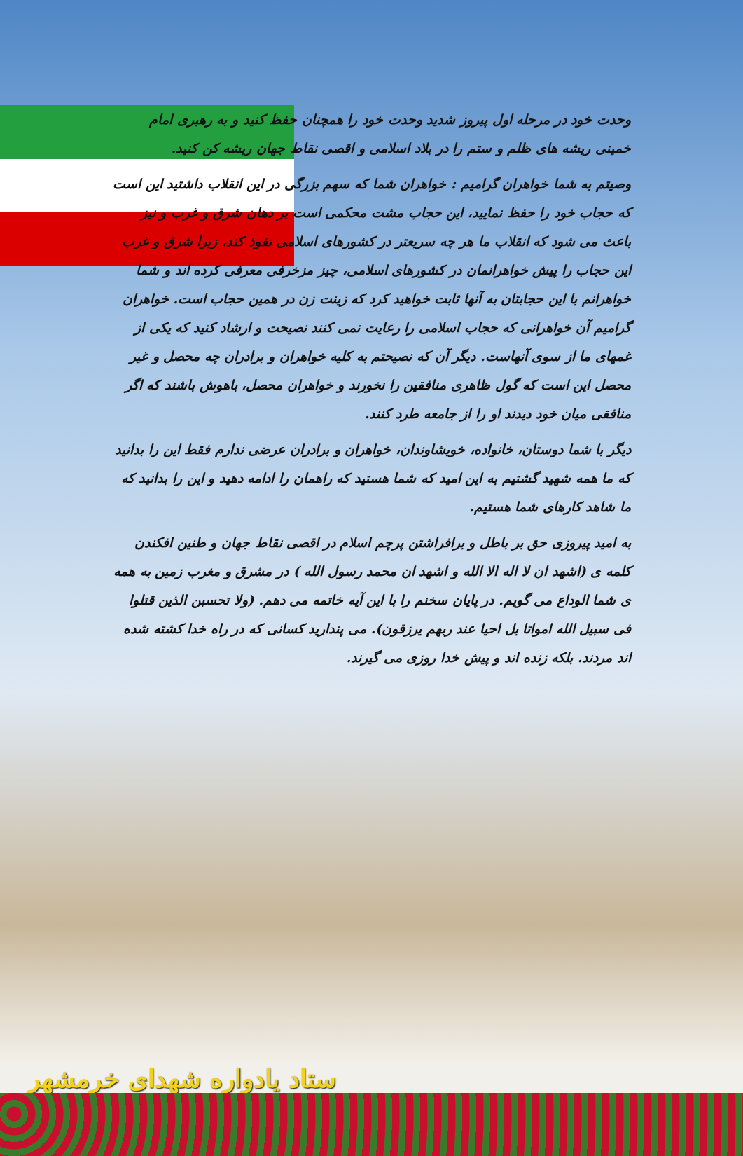وحدت خود در مرحله اول پیروز شدید وحدت خود را همچنان حفظ کنید و به رهبری امام خمینی ریشه های ظلم و ستم را در بلاد اسلامی و اقصی نقاط جهان ریشه کن کنید.
وصیتم به شما خواهران گرامیم : خواهران شما که سهم بزرگی در این انقلاب داشتید این است که حجاب خود را حفظ نمایید، این حجاب مشت محکمی است بر دهان شرق و غرب و نیز باعث می شود که انقلاب ما هر چه سریعتر در کشورهای اسلامی نفوذ کند، زیرا شرق و غرب این حجاب را پیش خواهرانمان در کشورهای اسلامی، چیز مزخرفی معرفی کرده اند و شما خواهرانم با این حجابتان به آنها ثابت خواهید کرد که زینت زن در همین حجاب است. خواهران گرامیم آن خواهرانی که حجاب اسلامی را رعایت نمی کنند نصیحت و ارشاد کنید که یکی از غمهای ما از سوی آنهاست. دیگر آن که نصیحتم به کلیه خواهران و برادران چه محصل و غیر محصل این است که گول ظاهری منافقین را نخورند و خواهران محصل، باهوش باشند که اگر منافقی میان خود دیدند او را از جامعه طرد کنند.
دیگر با شما دوستان، خانواده، خویشاوندان، خواهران و برادران عرضی ندارم فقط این را بدانید که ما همه شهید گشتیم به این امید که شما هستید که راهمان را ادامه دهید و این را بدانید که ما شاهد کارهای شما هستیم.
به امید پیروزی حق بر باطل و برافراشتن پرچم اسلام در اقصی نقاط جهان و طنین افکندن کلمه ی (اشهد ان لا اله الا الله و اشهد ان محمد رسول الله ) در مشرق و مغرب زمین به همه ی شما الوداع می گویم. در پایان سخنم را با این آیه خاتمه می دهم. (ولا تحسبن الذین قتلوا فی سبیل الله امواتا بل احیا عند ربهم یرزقون). می پندارید کسانی که در راه خدا کشته شده اند مردند. بلکه زنده اند و پیش خدا روزی می گیرند.
ستاد یادواره شهدای خرمشهر